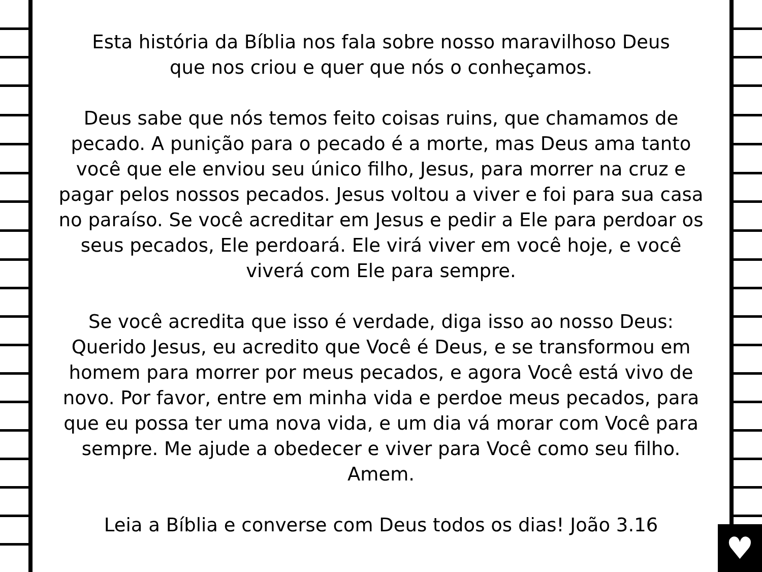♥
Esta história da Bíblia nos fala sobre nosso maravilhoso Deus
que nos criou e quer que nós o conheçamos.
Deus sabe que nós temos feito coisas ruins, que chamamos de pecado. A punição para o pecado é a morte, mas Deus ama tanto você que ele enviou seu único filho, Jesus, para morrer na cruz e pagar pelos nossos pecados. Jesus voltou a viver e foi para sua casa no paraíso. Se você acreditar em Jesus e pedir a Ele para perdoar os seus pecados, Ele perdoará. Ele virá viver em você hoje, e você viverá com Ele para sempre.
Se você acredita que isso é verdade, diga isso ao nosso Deus: Querido Jesus, eu acredito que Você é Deus, e se transformou em homem para morrer por meus pecados, e agora Você está vivo de novo. Por favor, entre em minha vida e perdoe meus pecados, para que eu possa ter uma nova vida, e um dia vá morar com Você para sempre. Me ajude a obedecer e viver para Você como seu filho. Amem.
Leia a Bíblia e converse com Deus todos os dias! João 3.16